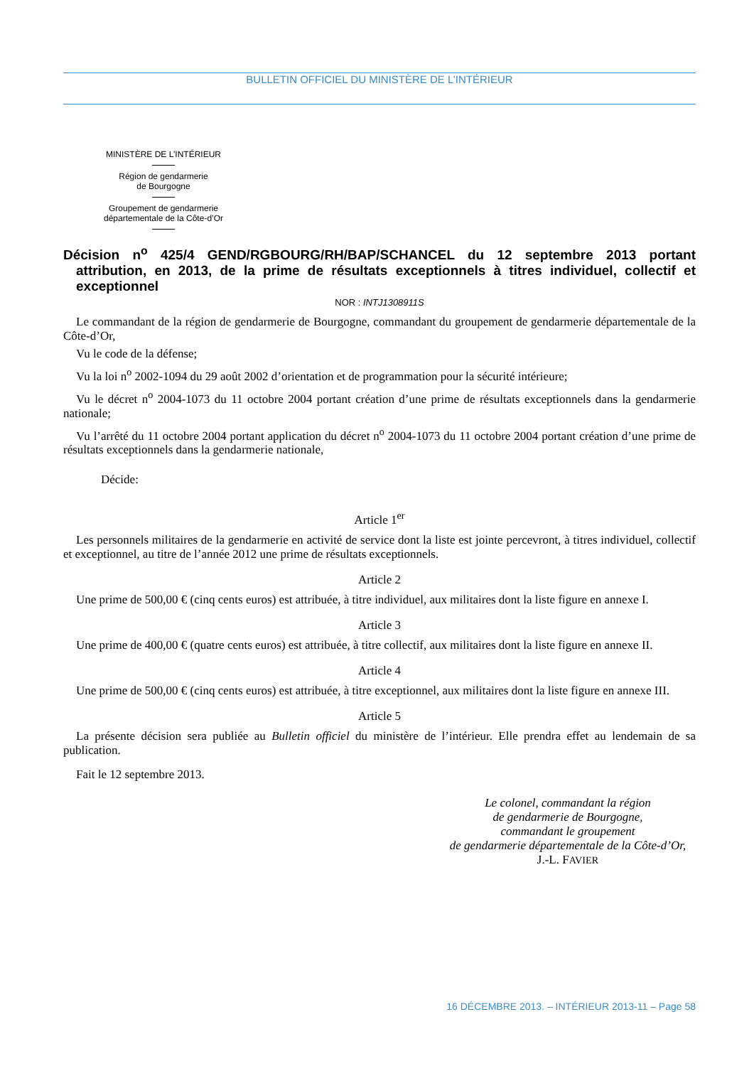BULLETIN OFFICIEL DU MINISTÈRE DE L’INTÉRIEUR
MINISTÈRE DE L’INTÉRIEUR
Région de gendarmerie
de Bourgogne
Groupement de gendarmerie
départementale de la Côte-d’Or
Décision n<sup>o</sup> 425/4 GEND/RGBOURG/RH/BAP/SCHANCEL du 12 septembre 2013 portant attribution, en 2013, de la prime de résultats exceptionnels à titres individuel, collectif et exceptionnel
NOR : INTJ1308911S
Le commandant de la région de gendarmerie de Bourgogne, commandant du groupement de gendarmerie départementale de la Côte-d’Or,
Vu le code de la défense;
Vu la loi n<sup>o</sup> 2002-1094 du 29 août 2002 d’orientation et de programmation pour la sécurité intérieure;
Vu le décret n<sup>o</sup> 2004-1073 du 11 octobre 2004 portant création d’une prime de résultats exceptionnels dans la gendarmerie nationale;
Vu l’arrêté du 11 octobre 2004 portant application du décret n<sup>o</sup> 2004-1073 du 11 octobre 2004 portant création d’une prime de résultats exceptionnels dans la gendarmerie nationale,
Décide:
Article 1<sup>er</sup>
Les personnels militaires de la gendarmerie en activité de service dont la liste est jointe percevront, à titres individuel, collectif et exceptionnel, au titre de l’année 2012 une prime de résultats exceptionnels.
Article 2
Une prime de 500,00 € (cinq cents euros) est attribuée, à titre individuel, aux militaires dont la liste figure en annexe I.
Article 3
Une prime de 400,00 € (quatre cents euros) est attribuée, à titre collectif, aux militaires dont la liste figure en annexe II.
Article 4
Une prime de 500,00 € (cinq cents euros) est attribuée, à titre exceptionnel, aux militaires dont la liste figure en annexe III.
Article 5
La présente décision sera publiée au Bulletin officiel du ministère de l’intérieur. Elle prendra effet au lendemain de sa publication.
Fait le 12 septembre 2013.
Le colonel, commandant la région
de gendarmerie de Bourgogne,
commandant le groupement
de gendarmerie départementale de la Côte-d’Or,
J.-L. FAVIER
16 DÉCEMBRE 2013. – INTÉRIEUR 2013-11 – Page 58